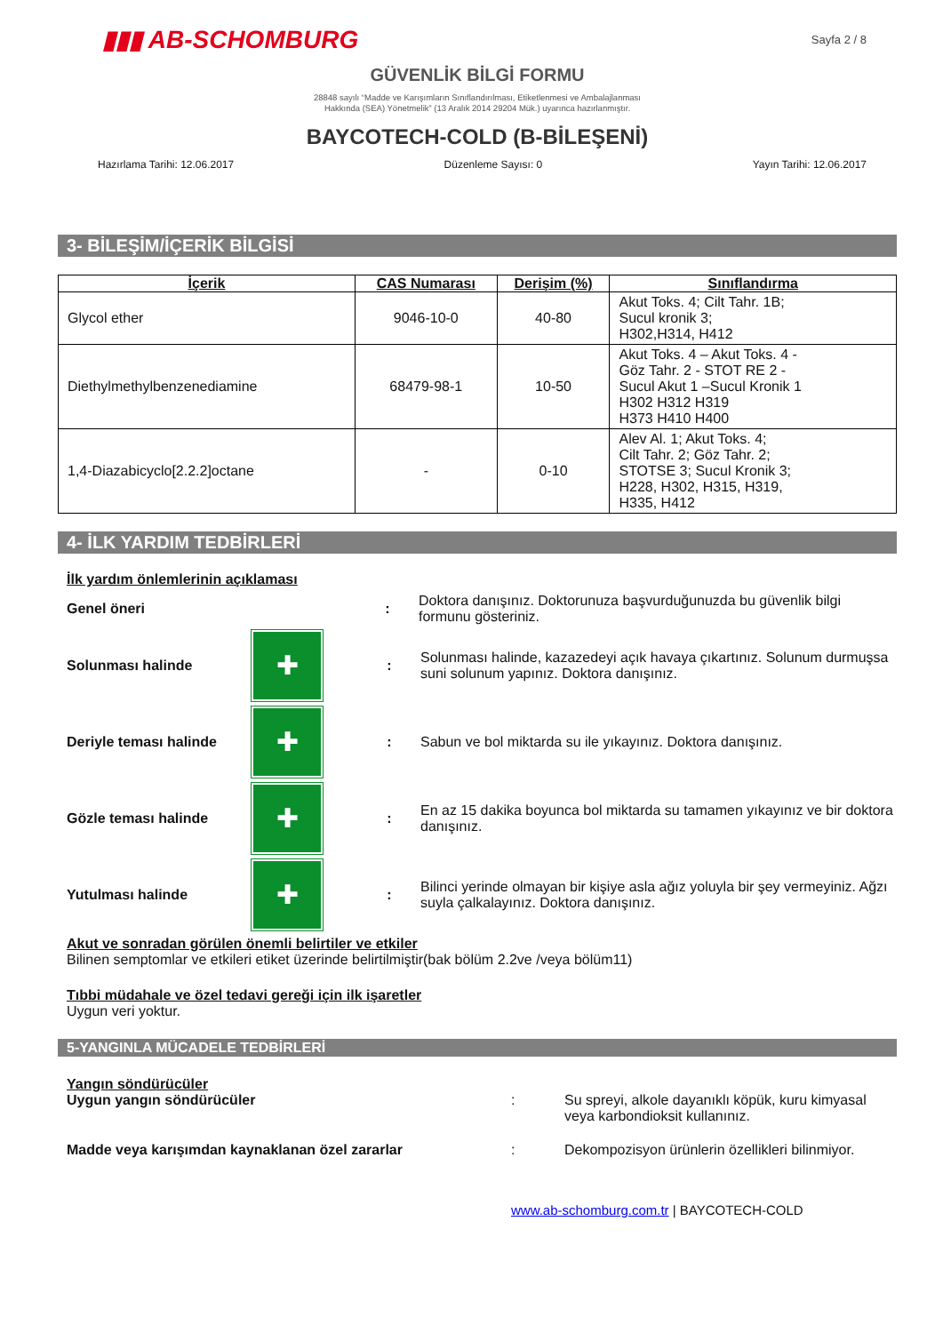▮▮▮ AB-SCHOMBURG
Sayfa 2 / 8
GÜVENLİK BİLGİ FORMU
28848 sayılı “Madde ve Karışımların Sınıflandırılması, Etiketlenmesi ve Ambalajlanması
Hakkında (SEA) Yönetmelik” (13 Aralık 2014 29204 Mük.) uyarınca hazırlanmıştır.
BAYCOTECH-COLD (B-BİLEŞENİ)
Hazırlama Tarihi: 12.06.2017 Düzenleme Sayısı: 0 Yayın Tarihi: 12.06.2017
3- BİLEŞİM/İÇERİK BİLGİSİ
| İçerik | CAS Numarası | Derişim (%) | Sınıflandırma |
| --- | --- | --- | --- |
| Glycol ether | 9046-10-0 | 40-80 | Akut Toks. 4; Cilt Tahr. 1B; Sucul kronik 3; H302,H314, H412 |
| Diethylmethylbenzenediamine | 68479-98-1 | 10-50 | Akut Toks. 4 – Akut Toks. 4 - Göz Tahr. 2 - STOT RE 2 - Sucul Akut 1 –Sucul Kronik 1 H302 H312 H319 H373 H410 H400 |
| 1,4-Diazabicyclo[2.2.2]octane | - | 0-10 | Alev Al. 1; Akut Toks. 4; Cilt Tahr. 2; Göz Tahr. 2; STOTSE 3; Sucul Kronik 3; H228, H302, H315, H319, H335, H412 |
4- İLK YARDIM TEDBİRLERİ
İlk yardım önlemlerinin açıklaması
Genel öneri :
Doktora danışınız. Doktorunuza başvurduğunuzda bu güvenlik bilgi formunu gösteriniz.
Solunması halinde
✚
:
Solunması halinde, kazazedeyi açık havaya çıkartınız. Solunum durmuşsa suni solunum yapınız. Doktora danışınız.
Deriyle teması halinde
✚
:
Sabun ve bol miktarda su ile yıkayınız. Doktora danışınız.
Gözle teması halinde
✚
:
En az 15 dakika boyunca bol miktarda su tamamen yıkayınız ve bir doktora danışınız.
Yutulması halinde
✚
:
Bilinci yerinde olmayan bir kişiye asla ağız yoluyla bir şey vermeyiniz. Ağzı suyla çalkalayınız. Doktora danışınız.
Akut ve sonradan görülen önemli belirtiler ve etkiler
Bilinen semptomlar ve etkileri etiket üzerinde belirtilmiştir(bak bölüm 2.2ve /veya bölüm11)
Tıbbi müdahale ve özel tedavi gereği için ilk işaretler
Uygun veri yoktur.
5-YANGINLA MÜCADELE TEDBİRLERİ
Yangın söndürücüler
Uygun yangın söndürücüler : Su spreyi, alkole dayanıklı köpük, kuru kimyasal veya karbondioksit kullanınız.
Madde veya karışımdan kaynaklanan özel zararlar :
Dekompozisyon ürünlerin özellikleri bilinmiyor.
www.ab-schomburg.com.tr | BAYCOTECH-COLD